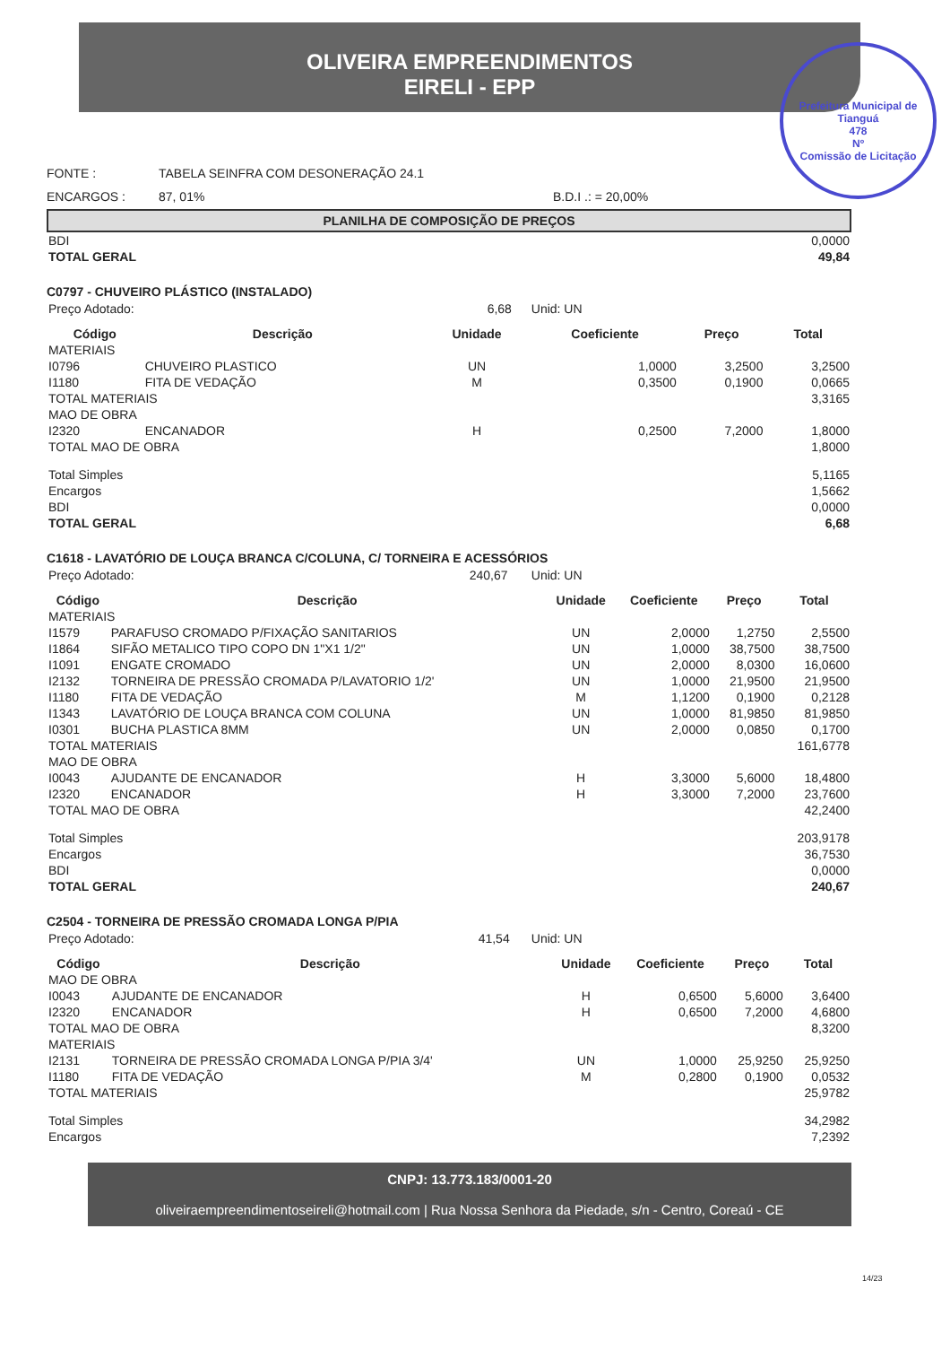OLIVEIRA EMPREENDIMENTOS
EIRELI - EPP
Prefeitura Municipal de Tianguá
478
Nº
Comissão de Licitação
FONTE : TABELA SEINFRA COM DESONERAÇÃO 24.1
ENCARGOS : 87, 01% B.D.I .: = 20,00%
PLANILHA DE COMPOSIÇÃO DE PREÇOS
| BDI | 0,0000 |
| TOTAL GERAL | 49,84 |
C0797 - CHUVEIRO PLÁSTICO (INSTALADO)
| Preço Adotado: 6,68 | Unid: UN |
| Código | Descrição | Unidade | Coeficiente | Preço | Total |
| --- | --- | --- | --- | --- | --- |
| MATERIAIS | | | | | |
| I0796 | CHUVEIRO PLASTICO | UN | 1,0000 | 3,2500 | 3,2500 |
| I1180 | FITA DE VEDAÇÃO | M | 0,3500 | 0,1900 | 0,0665 |
| TOTAL MATERIAIS | | | | | 3,3165 |
| MAO DE OBRA | | | | | |
| I2320 | ENCANADOR | H | 0,2500 | 7,2000 | 1,8000 |
| TOTAL MAO DE OBRA | | | | | 1,8000 |
| Total Simples | | | | | 5,1165 |
| Encargos | | | | | 1,5662 |
| BDI | | | | | 0,0000 |
| TOTAL GERAL | | | | | 6,68 |
C1618 - LAVATÓRIO DE LOUÇA BRANCA C/COLUNA, C/ TORNEIRA E ACESSÓRIOS
| Preço Adotado: 240,67 | Unid: UN |
| Código | Descrição | Unidade | Coeficiente | Preço | Total |
| --- | --- | --- | --- | --- | --- |
| MATERIAIS | | | | | |
| I1579 | PARAFUSO CROMADO P/FIXAÇÃO SANITARIOS | UN | 2,0000 | 1,2750 | 2,5500 |
| I1864 | SIFÃO METALICO TIPO COPO DN 1"X1 1/2" | UN | 1,0000 | 38,7500 | 38,7500 |
| I1091 | ENGATE CROMADO | UN | 2,0000 | 8,0300 | 16,0600 |
| I2132 | TORNEIRA DE PRESSÃO CROMADA P/LAVATORIO 1/2' | UN | 1,0000 | 21,9500 | 21,9500 |
| I1180 | FITA DE VEDAÇÃO | M | 1,1200 | 0,1900 | 0,2128 |
| I1343 | LAVATÓRIO DE LOUÇA BRANCA COM COLUNA | UN | 1,0000 | 81,9850 | 81,9850 |
| I0301 | BUCHA PLASTICA 8MM | UN | 2,0000 | 0,0850 | 0,1700 |
| TOTAL MATERIAIS | | | | | 161,6778 |
| MAO DE OBRA | | | | | |
| I0043 | AJUDANTE DE ENCANADOR | H | 3,3000 | 5,6000 | 18,4800 |
| I2320 | ENCANADOR | H | 3,3000 | 7,2000 | 23,7600 |
| TOTAL MAO DE OBRA | | | | | 42,2400 |
| Total Simples | | | | | 203,9178 |
| Encargos | | | | | 36,7530 |
| BDI | | | | | 0,0000 |
| TOTAL GERAL | | | | | 240,67 |
C2504 - TORNEIRA DE PRESSÃO CROMADA LONGA P/PIA
| Preço Adotado: 41,54 | Unid: UN |
| Código | Descrição | Unidade | Coeficiente | Preço | Total |
| --- | --- | --- | --- | --- | --- |
| MAO DE OBRA | | | | | |
| I0043 | AJUDANTE DE ENCANADOR | H | 0,6500 | 5,6000 | 3,6400 |
| I2320 | ENCANADOR | H | 0,6500 | 7,2000 | 4,6800 |
| TOTAL MAO DE OBRA | | | | | 8,3200 |
| MATERIAIS | | | | | |
| I2131 | TORNEIRA DE PRESSÃO CROMADA LONGA P/PIA 3/4' | UN | 1,0000 | 25,9250 | 25,9250 |
| I1180 | FITA DE VEDAÇÃO | M | 0,2800 | 0,1900 | 0,0532 |
| TOTAL MATERIAIS | | | | | 25,9782 |
| Total Simples | | | | | 34,2982 |
| Encargos | | | | | 7,2392 |
CNPJ: 13.773.183/0001-20
oliveiraempreendimentoseireli@hotmail.com | Rua Nossa Senhora da Piedade, s/n - Centro, Coreaú - CE
14/23